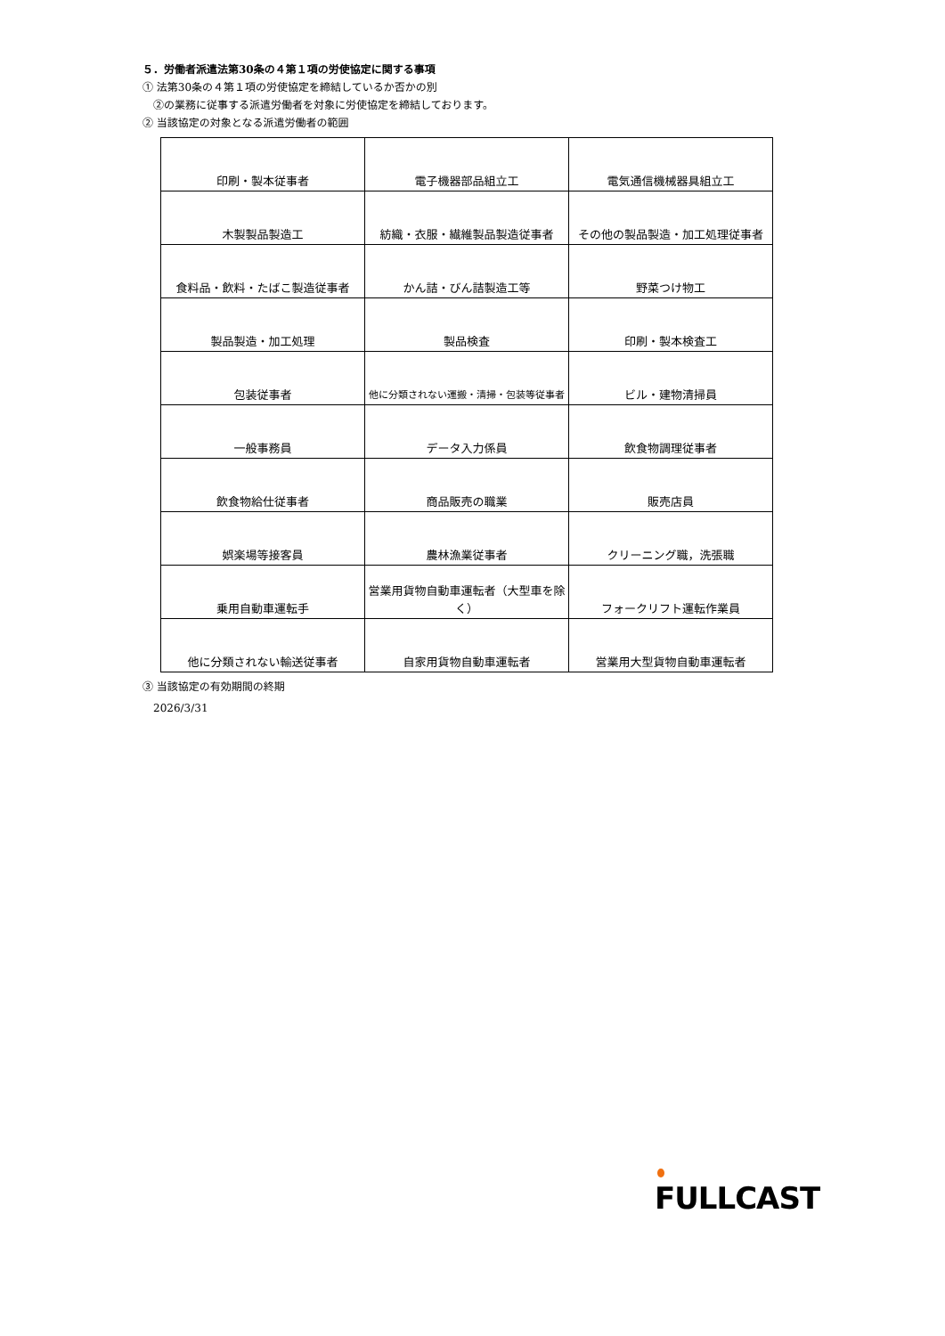５．労働者派遣法第30条の４第１項の労使協定に関する事項
① 法第30条の４第１項の労使協定を締結しているか否かの別
　②の業務に従事する派遣労働者を対象に労使協定を締結しております。
② 当該協定の対象となる派遣労働者の範囲
| 印刷・製本従事者 | 電子機器部品組立工 | 電気通信機械器具組立工 |
| 木製製品製造工 | 紡織・衣服・繊維製品製造従事者 | その他の製品製造・加工処理従事者 |
| 食料品・飲料・たばこ製造従事者 | かん詰・びん詰製造工等 | 野菜つけ物工 |
| 製品製造・加工処理 | 製品検査 | 印刷・製本検査工 |
| 包装従事者 | 他に分類されない運搬・清掃・包装等従事者 | ビル・建物清掃員 |
| 一般事務員 | データ入力係員 | 飲食物調理従事者 |
| 飲食物給仕従事者 | 商品販売の職業 | 販売店員 |
| 娯楽場等接客員 | 農林漁業従事者 | クリーニング職，洗張職 |
| 乗用自動車運転手 | 営業用貨物自動車運転者（大型車を除く） | フォークリフト運転作業員 |
| 他に分類されない輸送従事者 | 自家用貨物自動車運転者 | 営業用大型貨物自動車運転者 |
③ 当該協定の有効期間の終期
　2026/3/31
FULLCAST